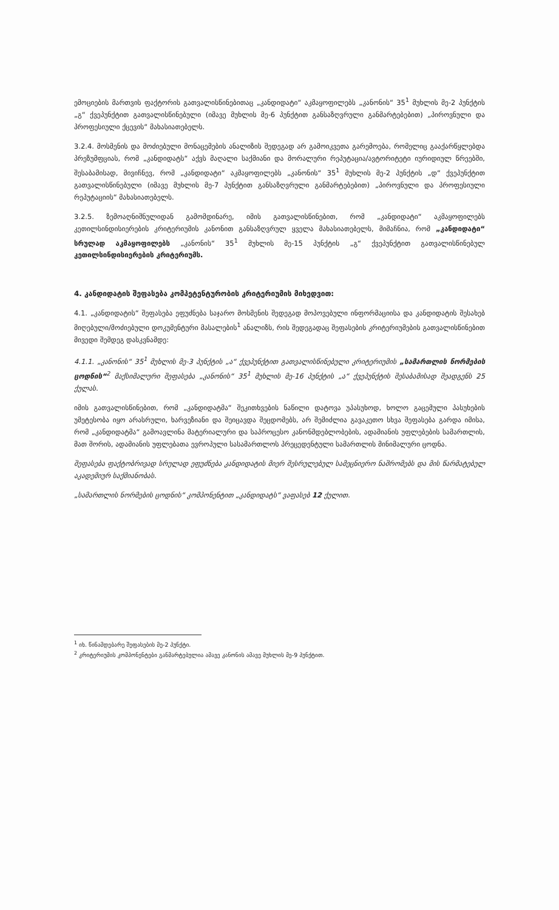ემოციების მართვის ფაქტორის გათვალისწინებითაც „კანდიდატი“ აკმაყოფილებს „კანონის“ 35<sup>1</sup> მუხლის მე-2 პუნქტის „გ“ ქვეპუნქტით გათვალისწინებული (იმავე მუხლის მე-6 პუნქტით განსაზღვრული განმარტებებით) „პიროვნული და პროფესიული ქცევის“ მახასიათებელს.
3.2.4. მოსმენის და მოძიებული მონაცემების ანალიზის შედეგად არ გამოიკვეთა გარემოება, რომელიც გააქარწყლებდა პრეზუმფციას, რომ „კანდიდატს“ აქვს მაღალი საქმიანი და მორალური რეპუტაცია/ავტორიტეტი იურიდიულ წრეებში, შესაბამისად, მივიჩნევ, რომ „კანდიდატი“ აკმაყოფილებს „კანონის“ 35<sup>1</sup> მუხლის მე-2 პუნქტის „დ“ ქვეპუნქტით გათვალისწინებული (იმავე მუხლის მე-7 პუნქტით განსაზღვრული განმარტებებით) „პიროვნული და პროფესიული რეპუტაციის“ მახასიათებელს.
3.2.5. ზემოაღნიშნულიდან გამომდინარე, იმის გათვალისწინებით, რომ „კანდიდატი“ აკმაყოფილებს კეთილსინდისიერების კრიტერიუმის კანონით განსაზღვრულ ყველა მახასიათებელს, მიმაჩნია, რომ „კანდიდატი“ სრულად აკმაყოფილებს „კანონის“ 35<sup>1</sup> მუხლის მე-15 პუნქტის „გ“ ქვეპუნქტით გათვალისწინებულ კეთილსინდისიერების კრიტერიუმს.
4. კანდიდატის შეფასება კომპეტენტურობის კრიტერიუმის მიხედვით:
4.1. „კანდიდატის“ შეფასება ეფუძნება საჯარო მოსმენის შედეგად მოპოვებული ინფორმაციისა და კანდიდატის შესახებ მიღებული/მოძიებული დოკუმენტური მასალების<sup>1</sup> ანალიზს, რის შედეგადაც შეფასების კრიტერიუმების გათვალისწინებით მივედი შემდეგ დასკვნამდე:
4.1.1. „კანონის“ 35<sup>1</sup> მუხლის მე-3 პუნქტის „ა“ ქვეპუნქტით გათვალისწინებული კრიტერიუმის „სამართლის ნორმების ცოდნის“<sup>2</sup> მაქსიმალური შეფასება „კანონის“ 35<sup>1</sup> მუხლის მე-16 პუნქტის „ა“ ქვეპუნქტის შესაბამისად შეადგენს 25 ქულას.
იმის გათვალისწინებით, რომ „კანდიდატმა“ შეკითხვების ნაწილი დატოვა უპასუხოდ, ხოლო გაცემული პასუხების უმეტესობა იყო არასრული, ხარვეზიანი და შეიცავდა შეცდომებს, არ შემიძლია გავაკეთო სხვა შეფასება გარდა იმისა, რომ „კანდიდატმა“ გამოავლინა მატერიალური და საპროცესო კანონმდებლობების, ადამიანის უფლებების სამართლის, მათ შორის, ადამიანის უფლებათა ევროპული სასამართლოს პრეცედენტული სამართლის მინიმალური ცოდნა.
შეფასება ფაქტობრივად სრულად ეფუძნება კანდიდატის მიერ შესრულებულ სამეცნიერო ნაშრომებს და მის წარმატებულ აკადემიურ საქმიანობას.
„სამართლის ნორმების ცოდნის“ კომპონენტით „კანდიდატს“ ვაფასებ 12 ქულით.
<sup>1</sup> იხ. წინამდებარე შეფასების მე-2 პუნქტი.
<sup>2</sup> კრიტერიუმის კომპონენტები განმარტებულია ამავე კანონის ამავე მუხლის მე-9 პუნქტით.